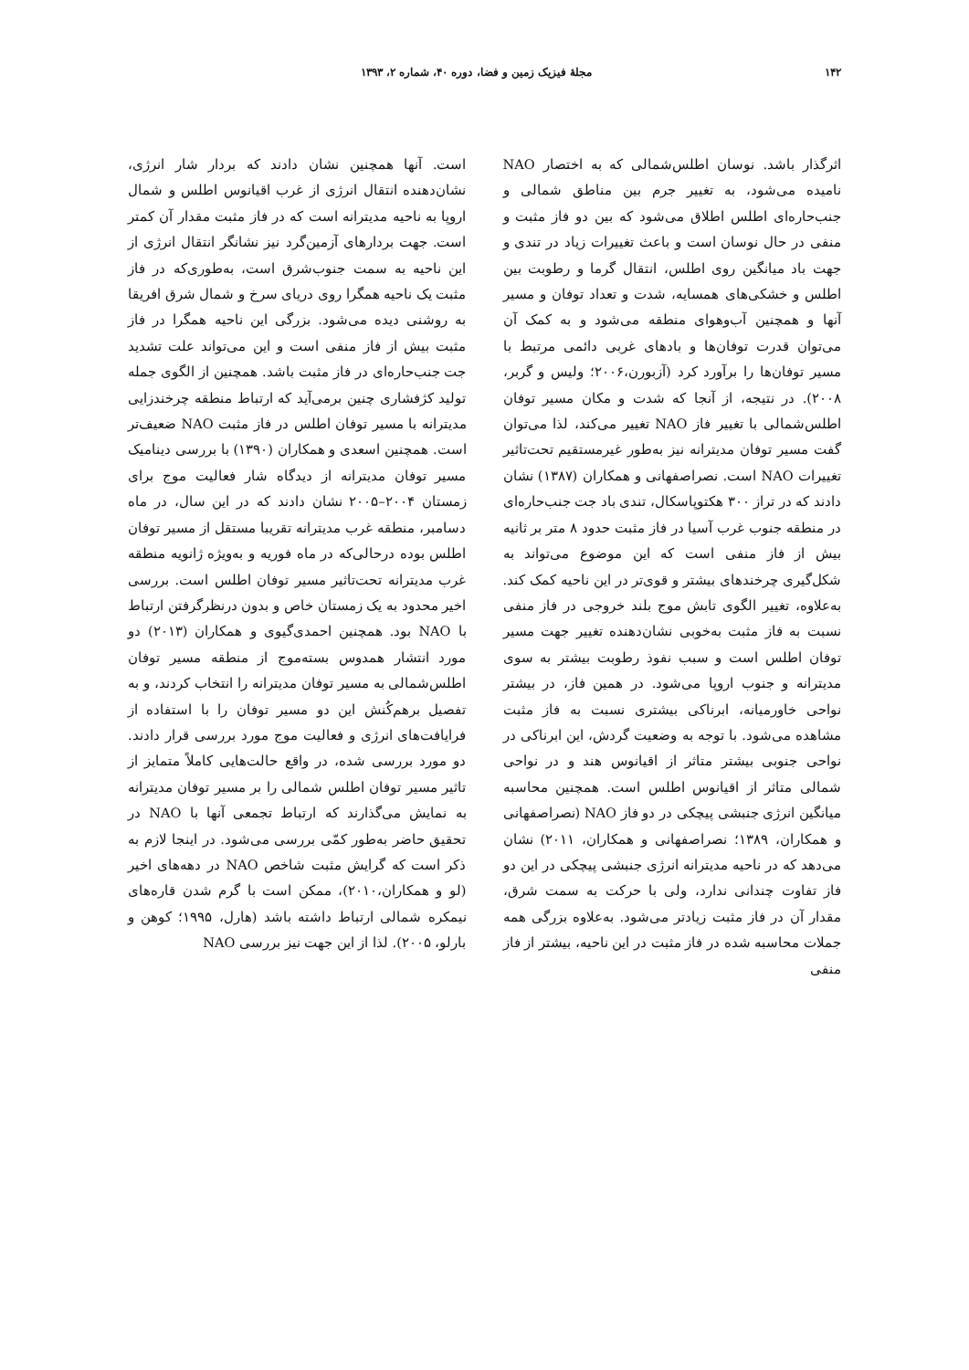۱۴۲ مجلهٔ فیزیک زمین و فضا، دوره ۴۰، شماره ۲، ۱۳۹۳
اثرگذار باشد. نوسان اطلس‌شمالی که به اختصار NAO نامیده می‌شود، به تغییر جرم بین مناطق شمالی و جنب‌حاره‌ای اطلس اطلاق می‌شود که بین دو فاز مثبت و منفی در حال نوسان است و باعث تغییرات زیاد در تندی و جهت باد میانگین روی اطلس، انتقال گرما و رطوبت بین اطلس و خشکی‌های همسایه، شدت و تعداد توفان و مسیر آنها و همچنین آب‌وهوای منطقه می‌شود و به کمک آن می‌توان قدرت توفان‌ها و بادهای غربی دائمی مرتبط با مسیر توفان‌ها را برآورد کرد (آزبورن،۲۰۰۶؛ ولیس و گربر، ۲۰۰۸). در نتیجه، از آنجا که شدت و مکان مسیر توفان اطلس‌شمالی با تغییر فاز NAO تغییر می‌کند، لذا می‌توان گفت مسیر توفان مدیترانه نیز به‌طور غیرمستقیم تحت‌تاثیر تغییرات NAO است. نصراصفهانی و همکاران (۱۳۸۷) نشان دادند که در تراز ۳۰۰ هکتوپاسکال، تندی باد جت جنب‌حاره‌ای در منطقه جنوب غرب آسیا در فاز مثبت حدود ۸ متر بر ثانیه بیش از فاز منفی است که این موضوع می‌تواند به شکل‌گیری چرخندهای بیشتر و قوی‌تر در این ناحیه کمک کند. به‌علاوه، تغییر الگوی تابش موج بلند خروجی در فاز منفی نسبت به فاز مثبت به‌خوبی نشان‌دهنده تغییر جهت مسیر توفان اطلس است و سبب نفوذ رطوبت بیشتر به سوی مدیترانه و جنوب اروپا می‌شود. در همین فاز، در بیشتر نواحی خاورمیانه، ابرناکی بیشتری نسبت به فاز مثبت مشاهده می‌شود. با توجه به وضعیت گردش، این ابرناکی در نواحی جنوبی بیشتر متاثر از اقیانوس هند و در نواحی شمالی متاثر از اقیانوس اطلس است. همچنین محاسبه میانگین انرژی جنبشی پیچکی در دو فاز NAO (نصراصفهانی و همکاران، ۱۳۸۹؛ نصراصفهانی و همکاران، ۲۰۱۱) نشان می‌دهد که در ناحیه مدیترانه انرژی جنبشی پیچکی در این دو فاز تفاوت چندانی ندارد، ولی با حرکت به سمت شرق، مقدار آن در فاز مثبت زیادتر می‌شود. به‌علاوه بزرگی همه جملات محاسبه شده در فاز مثبت در این ناحیه، بیشتر از فاز منفی
است. آنها همچنین نشان دادند که بردار شار انرژی، نشان‌دهنده انتقال انرژی از غرب اقیانوس اطلس و شمال اروپا به ناحیه مدیترانه است که در فاز مثبت مقدار آن کمتر است. جهت بردارهای آزمین‌گرد نیز نشانگر انتقال انرژی از این ناحیه به سمت جنوب‌شرق است، به‌طوری‌که در فاز مثبت یک ناحیه همگرا روی دریای سرخ و شمال شرق افریقا به روشنی دیده می‌شود. بزرگی این ناحیه همگرا در فاز مثبت بیش از فاز منفی است و این می‌تواند علت تشدید جت جنب‌حاره‌ای در فاز مثبت باشد. همچنین از الگوی جمله تولید کژفشاری چنین برمی‌آید که ارتباط منطقه چرخندزایی مدیترانه با مسیر توفان اطلس در فاز مثبت NAO ضعیف‌تر است. همچنین اسعدی و همکاران (۱۳۹۰) با بررسی دینامیک مسیر توفان مدیترانه از دیدگاه شار فعالیت موج برای زمستان ۲۰۰۴–۲۰۰۵ نشان دادند که در این سال، در ماه دسامبر، منطقه غرب مدیترانه تقریبا مستقل از مسیر توفان اطلس بوده درحالی‌که در ماه فوریه و به‌ویژه ژانویه منطقه غرب مدیترانه تحت‌تاثیر مسیر توفان اطلس است. بررسی اخیر محدود به یک زمستان خاص و بدون درنظرگرفتن ارتباط با NAO بود. همچنین احمدی‌گیوی و همکاران (۲۰۱۳) دو مورد انتشار همدوس بسته‌موج از منطقه مسیر توفان اطلس‌شمالی به مسیر توفان مدیترانه را انتخاب کردند، و به تفصیل برهم‌کُنش این دو مسیر توفان را با استفاده از فرایافت‌های انرژی و فعالیت موج مورد بررسی قرار دادند. دو مورد بررسی شده، در واقع حالت‌هایی کاملاً متمایز از تاثیر مسیر توفان اطلس شمالی را بر مسیر توفان مدیترانه به نمایش می‌گذارند که ارتباط تجمعی آنها با NAO در تحقیق حاضر به‌طور کمّی بررسی می‌شود. در اینجا لازم به ذکر است که گرایش مثبت شاخص NAO در دهه‌های اخیر (لو و همکاران،۲۰۱۰)، ممکن است با گرم شدن قاره‌های نیمکره شمالی ارتباط داشته باشد (هارل، ۱۹۹۵؛ کوهن و بارلو، ۲۰۰۵). لذا از این جهت نیز بررسی NAO